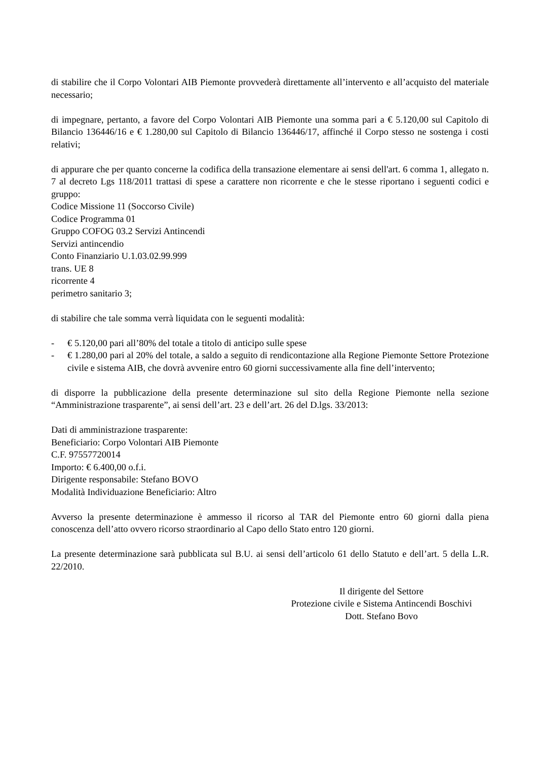di stabilire che il Corpo Volontari AIB Piemonte provvederà direttamente all’intervento e all’acquisto del materiale necessario;
di impegnare, pertanto, a favore del Corpo Volontari AIB Piemonte una somma pari a € 5.120,00 sul Capitolo di Bilancio 136446/16 e € 1.280,00 sul Capitolo di Bilancio 136446/17, affinché il Corpo stesso ne sostenga i costi relativi;
di appurare che per quanto concerne la codifica della transazione elementare ai sensi dell'art. 6 comma 1, allegato n. 7 al decreto Lgs 118/2011 trattasi di spese a carattere non ricorrente e che le stesse riportano i seguenti codici e gruppo:
Codice Missione 11 (Soccorso Civile)
Codice Programma 01
Gruppo COFOG 03.2 Servizi Antincendi
Servizi antincendio
Conto Finanziario U.1.03.02.99.999
trans. UE 8
ricorrente 4
perimetro sanitario 3;
di stabilire che tale somma verrà liquidata con le seguenti modalità:
- € 5.120,00 pari all’80% del totale a titolo di anticipo sulle spese
- € 1.280,00 pari al 20% del totale, a saldo a seguito di rendicontazione alla Regione Piemonte Settore Protezione civile e sistema AIB, che dovrà avvenire entro 60 giorni successivamente alla fine dell’intervento;
di disporre la pubblicazione della presente determinazione sul sito della Regione Piemonte nella sezione “Amministrazione trasparente”, ai sensi dell’art. 23 e dell’art. 26 del D.lgs. 33/2013:
Dati di amministrazione trasparente:
Beneficiario: Corpo Volontari AIB Piemonte
C.F. 97557720014
Importo: € 6.400,00 o.f.i.
Dirigente responsabile: Stefano BOVO
Modalità Individuazione Beneficiario: Altro
Avverso la presente determinazione è ammesso il ricorso al TAR del Piemonte entro 60 giorni dalla piena conoscenza dell’atto ovvero ricorso straordinario al Capo dello Stato entro 120 giorni.
La presente determinazione sarà pubblicata sul B.U. ai sensi dell’articolo 61 dello Statuto e dell’art. 5 della L.R. 22/2010.
Il dirigente del Settore
Protezione civile e Sistema Antincendi Boschivi
Dott. Stefano Bovo